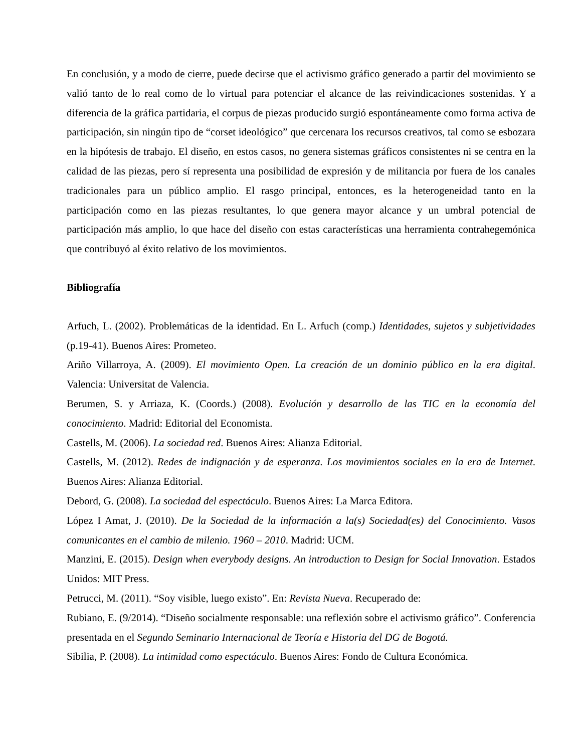En conclusión, y a modo de cierre, puede decirse que el activismo gráfico generado a partir del movimiento se valió tanto de lo real como de lo virtual para potenciar el alcance de las reivindicaciones sostenidas. Y a diferencia de la gráfica partidaria, el corpus de piezas producido surgió espontáneamente como forma activa de participación, sin ningún tipo de “corset ideológico” que cercenara los recursos creativos, tal como se esbozara en la hipótesis de trabajo. El diseño, en estos casos, no genera sistemas gráficos consistentes ni se centra en la calidad de las piezas, pero sí representa una posibilidad de expresión y de militancia por fuera de los canales tradicionales para un público amplio. El rasgo principal, entonces, es la heterogeneidad tanto en la participación como en las piezas resultantes, lo que genera mayor alcance y un umbral potencial de participación más amplio, lo que hace del diseño con estas características una herramienta contrahegemónica que contribuyó al éxito relativo de los movimientos.
Bibliografía
Arfuch, L. (2002). Problemáticas de la identidad. En L. Arfuch (comp.) Identidades, sujetos y subjetividades (p.19-41). Buenos Aires: Prometeo.
Ariño Villarroya, A. (2009). El movimiento Open. La creación de un dominio público en la era digital. Valencia: Universitat de Valencia.
Berumen, S. y Arriaza, K. (Coords.) (2008). Evolución y desarrollo de las TIC en la economía del conocimiento. Madrid: Editorial del Economista.
Castells, M. (2006). La sociedad red. Buenos Aires: Alianza Editorial.
Castells, M. (2012). Redes de indignación y de esperanza. Los movimientos sociales en la era de Internet. Buenos Aires: Alianza Editorial.
Debord, G. (2008). La sociedad del espectáculo. Buenos Aires: La Marca Editora.
López I Amat, J. (2010). De la Sociedad de la información a la(s) Sociedad(es) del Conocimiento. Vasos comunicantes en el cambio de milenio. 1960 – 2010. Madrid: UCM.
Manzini, E. (2015). Design when everybody designs. An introduction to Design for Social Innovation. Estados Unidos: MIT Press.
Petrucci, M. (2011). “Soy visible, luego existo”. En: Revista Nueva. Recuperado de:
Rubiano, E. (9/2014). “Diseño socialmente responsable: una reflexión sobre el activismo gráfico”. Conferencia presentada en el Segundo Seminario Internacional de Teoría e Historia del DG de Bogotá.
Sibilia, P. (2008). La intimidad como espectáculo. Buenos Aires: Fondo de Cultura Económica.